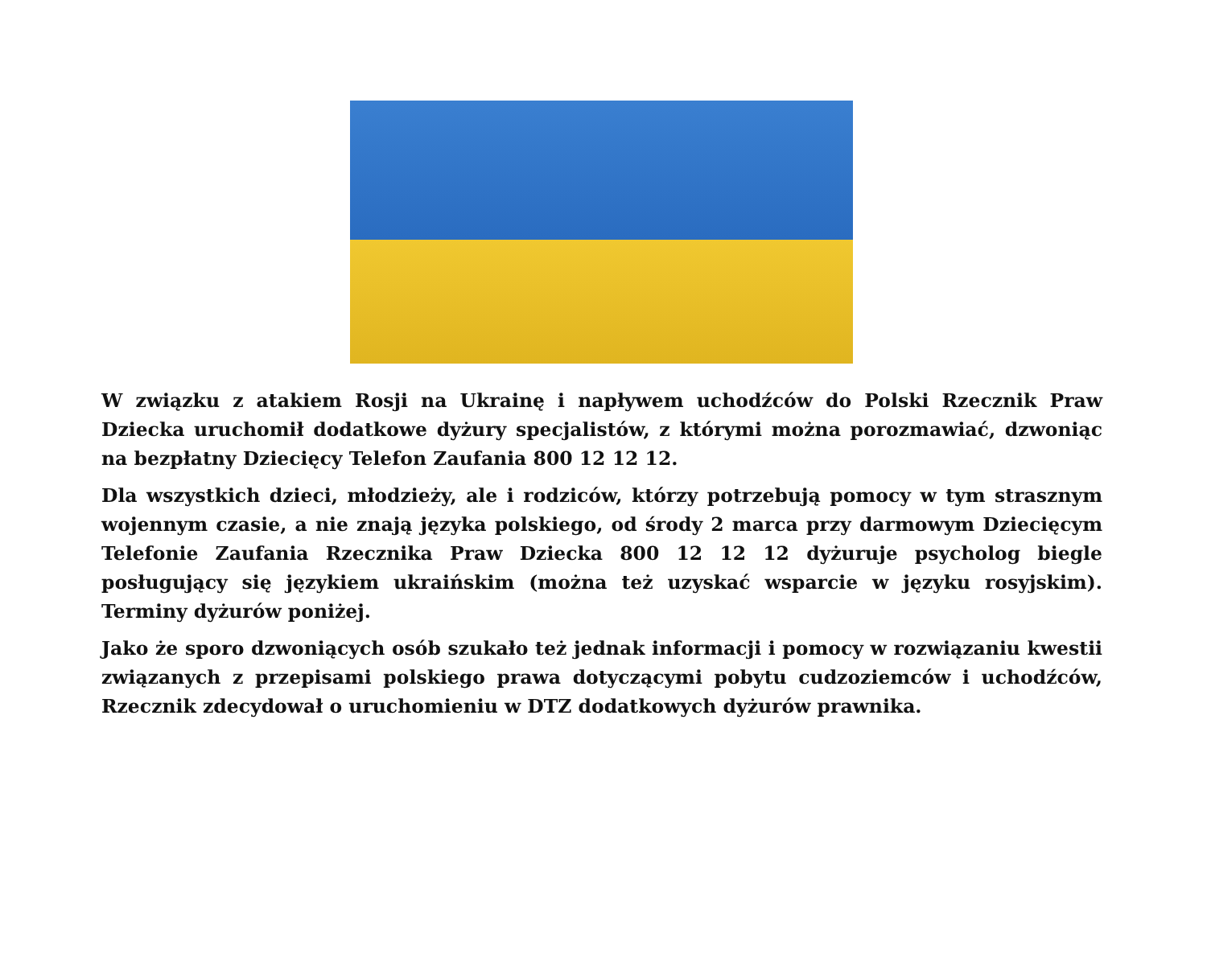W związku z atakiem Rosji na Ukrainę i napływem uchodźców do Polski Rzecznik Praw Dziecka uruchomił dodatkowe dyżury specjalistów, z którymi można porozmawiać, dzwoniąc na bezpłatny Dziecięcy Telefon Zaufania 800 12 12 12.
Dla wszystkich dzieci, młodzieży, ale i rodziców, którzy potrzebują pomocy w tym strasznym wojennym czasie, a nie znają języka polskiego, od środy 2 marca przy darmowym Dziecięcym Telefonie Zaufania Rzecznika Praw Dziecka 800 12 12 12 dyżuruje psycholog biegle posługujący się językiem ukraińskim (można też uzyskać wsparcie w języku rosyjskim). Terminy dyżurów poniżej.
Jako że sporo dzwoniących osób szukało też jednak informacji i pomocy w rozwiązaniu kwestii związanych z przepisami polskiego prawa dotyczącymi pobytu cudzoziemców i uchodźców, Rzecznik zdecydował o uruchomieniu w DTZ dodatkowych dyżurów prawnika.